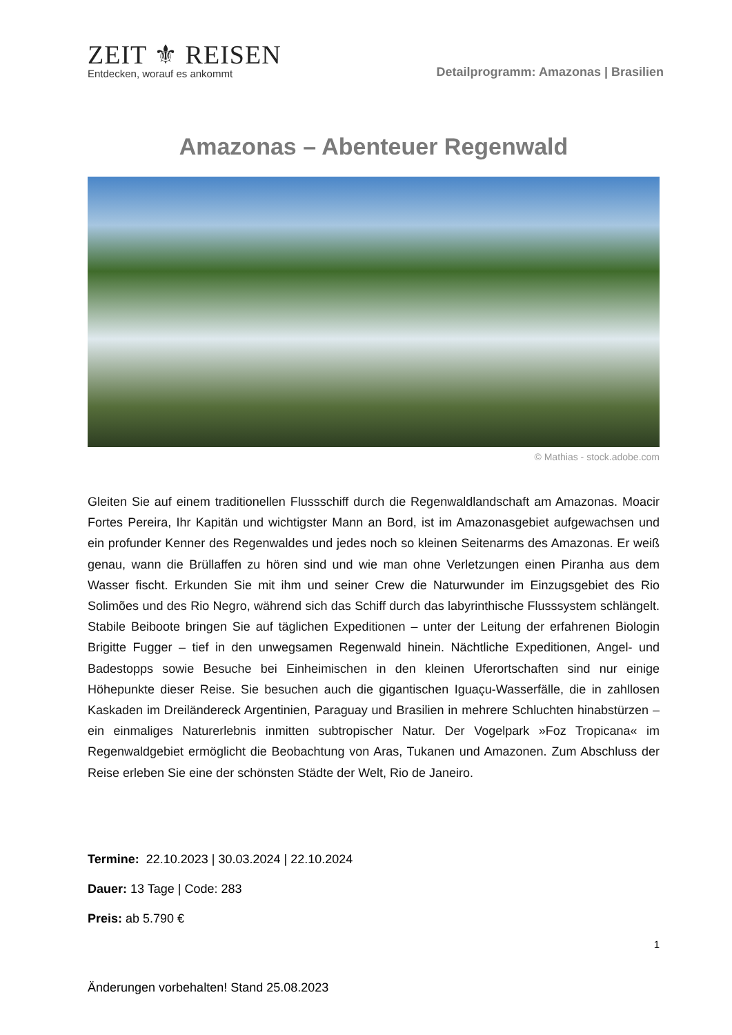ZEIT ⚜ REISEN
Entdecken, worauf es ankommt
Detailprogramm: Amazonas | Brasilien
Amazonas – Abenteuer Regenwald
© Mathias - stock.adobe.com
Gleiten Sie auf einem traditionellen Flussschiff durch die Regenwaldlandschaft am Amazonas. Moacir Fortes Pereira, Ihr Kapitän und wichtigster Mann an Bord, ist im Amazonasgebiet aufgewachsen und ein profunder Kenner des Regenwaldes und jedes noch so kleinen Seitenarms des Amazonas. Er weiß genau, wann die Brüllaffen zu hören sind und wie man ohne Verletzungen einen Piranha aus dem Wasser fischt. Erkunden Sie mit ihm und seiner Crew die Naturwunder im Einzugsgebiet des Rio Solimões und des Rio Negro, während sich das Schiff durch das labyrinthische Flusssystem schlängelt. Stabile Beiboote bringen Sie auf täglichen Expeditionen – unter der Leitung der erfahrenen Biologin Brigitte Fugger – tief in den unwegsamen Regenwald hinein. Nächtliche Expeditionen, Angel- und Badestopps sowie Besuche bei Einheimischen in den kleinen Uferortschaften sind nur einige Höhepunkte dieser Reise. Sie besuchen auch die gigantischen Iguaçu-Wasserfälle, die in zahllosen Kaskaden im Dreiländereck Argentinien, Paraguay und Brasilien in mehrere Schluchten hinabstürzen – ein einmaliges Naturerlebnis inmitten subtropischer Natur. Der Vogelpark »Foz Tropicana« im Regenwaldgebiet ermöglicht die Beobachtung von Aras, Tukanen und Amazonen. Zum Abschluss der Reise erleben Sie eine der schönsten Städte der Welt, Rio de Janeiro.
Termine: 22.10.2023 | 30.03.2024 | 22.10.2024
Dauer: 13 Tage | Code: 283
Preis: ab 5.790 €
1
Änderungen vorbehalten! Stand 25.08.2023